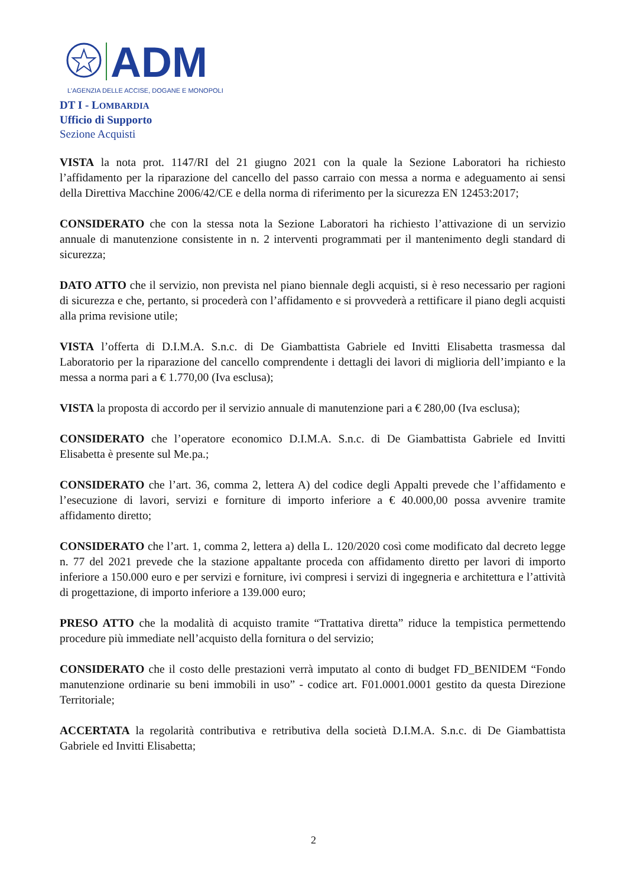ADM
L'AGENZIA DELLE ACCISE, DOGANE E MONOPOLI
DT I - LOMBARDIA
Ufficio di Supporto
Sezione Acquisti
VISTA la nota prot. 1147/RI del 21 giugno 2021 con la quale la Sezione Laboratori ha richiesto l’affidamento per la riparazione del cancello del passo carraio con messa a norma e adeguamento ai sensi della Direttiva Macchine 2006/42/CE e della norma di riferimento per la sicurezza EN 12453:2017;
CONSIDERATO che con la stessa nota la Sezione Laboratori ha richiesto l’attivazione di un servizio annuale di manutenzione consistente in n. 2 interventi programmati per il mantenimento degli standard di sicurezza;
DATO ATTO che il servizio, non prevista nel piano biennale degli acquisti, si è reso necessario per ragioni di sicurezza e che, pertanto, si procederà con l’affidamento e si provvederà a rettificare il piano degli acquisti alla prima revisione utile;
VISTA l’offerta di D.I.M.A. S.n.c. di De Giambattista Gabriele ed Invitti Elisabetta trasmessa dal Laboratorio per la riparazione del cancello comprendente i dettagli dei lavori di miglioria dell’impianto e la messa a norma pari a € 1.770,00 (Iva esclusa);
VISTA la proposta di accordo per il servizio annuale di manutenzione pari a € 280,00 (Iva esclusa);
CONSIDERATO che l’operatore economico D.I.M.A. S.n.c. di De Giambattista Gabriele ed Invitti Elisabetta è presente sul Me.pa.;
CONSIDERATO che l’art. 36, comma 2, lettera A) del codice degli Appalti prevede che l’affidamento e l’esecuzione di lavori, servizi e forniture di importo inferiore a € 40.000,00 possa avvenire tramite affidamento diretto;
CONSIDERATO che l’art. 1, comma 2, lettera a) della L. 120/2020 così come modificato dal decreto legge n. 77 del 2021 prevede che la stazione appaltante proceda con affidamento diretto per lavori di importo inferiore a 150.000 euro e per servizi e forniture, ivi compresi i servizi di ingegneria e architettura e l’attività di progettazione, di importo inferiore a 139.000 euro;
PRESO ATTO che la modalità di acquisto tramite “Trattativa diretta” riduce la tempistica permettendo procedure più immediate nell’acquisto della fornitura o del servizio;
CONSIDERATO che il costo delle prestazioni verrà imputato al conto di budget FD_BENIDEM “Fondo manutenzione ordinarie su beni immobili in uso” - codice art. F01.0001.0001 gestito da questa Direzione Territoriale;
ACCERTATA la regolarità contributiva e retributiva della società D.I.M.A. S.n.c. di De Giambattista Gabriele ed Invitti Elisabetta;
2